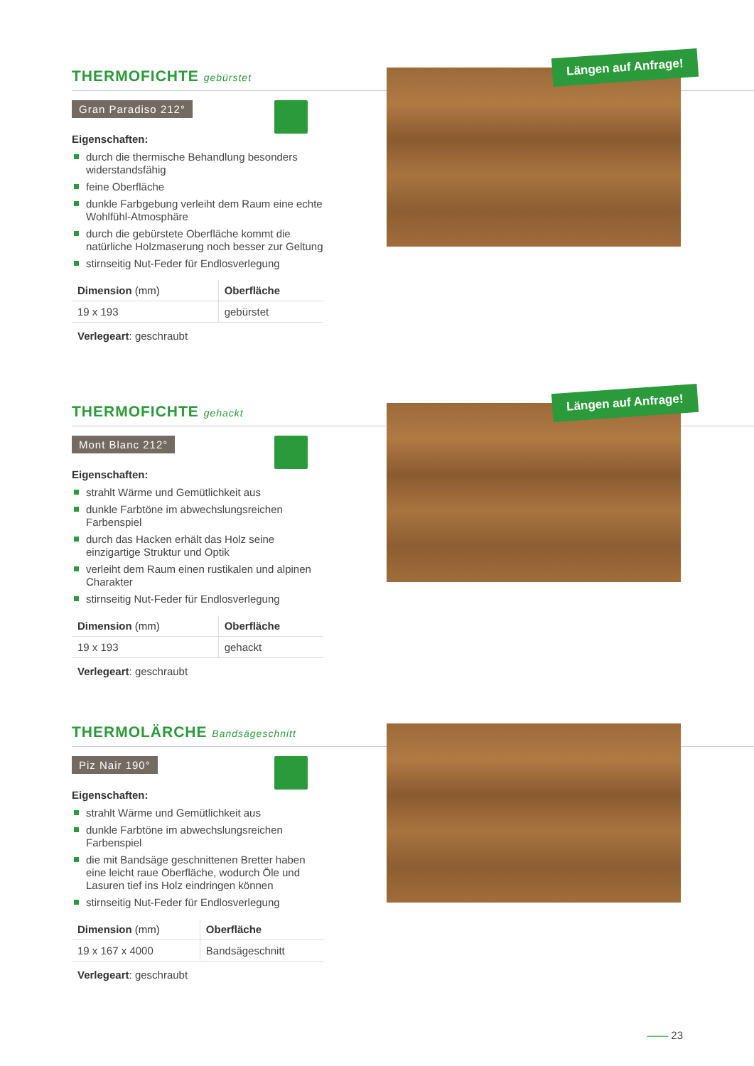THERMOFICHTE gebürstet
Gran Paradiso 212°
Eigenschaften:
durch die thermische Behandlung besonders widerstandsfähig
feine Oberfläche
dunkle Farbgebung verleiht dem Raum eine echte Wohlfühl-Atmosphäre
durch die gebürstete Oberfläche kommt die natürliche Holzmaserung noch besser zur Geltung
stirnseitig Nut-Feder für Endlosverlegung
| Dimension (mm) | Oberfläche |
| --- | --- |
| 19 x 193 | gebürstet |
Verlegeart: geschraubt
Längen auf Anfrage!
THERMOFICHTE gehackt
Mont Blanc 212°
Eigenschaften:
strahlt Wärme und Gemütlichkeit aus
dunkle Farbtöne im abwechslungsreichen Farbenspiel
durch das Hacken erhält das Holz seine einzigartige Struktur und Optik
verleiht dem Raum einen rustikalen und alpinen Charakter
stirnseitig Nut-Feder für Endlosverlegung
| Dimension (mm) | Oberfläche |
| --- | --- |
| 19 x 193 | gehackt |
Verlegeart: geschraubt
Längen auf Anfrage!
THERMOLÄRCHE Bandsägeschnitt
Piz Nair 190°
Eigenschaften:
strahlt Wärme und Gemütlichkeit aus
dunkle Farbtöne im abwechslungsreichen Farbenspiel
die mit Bandsäge geschnittenen Bretter haben eine leicht raue Oberfläche, wodurch Öle und Lasuren tief ins Holz eindringen können
stirnseitig Nut-Feder für Endlosverlegung
| Dimension (mm) | Oberfläche |
| --- | --- |
| 19 x 167 x 4000 | Bandsägeschnitt |
Verlegeart: geschraubt
—— 23